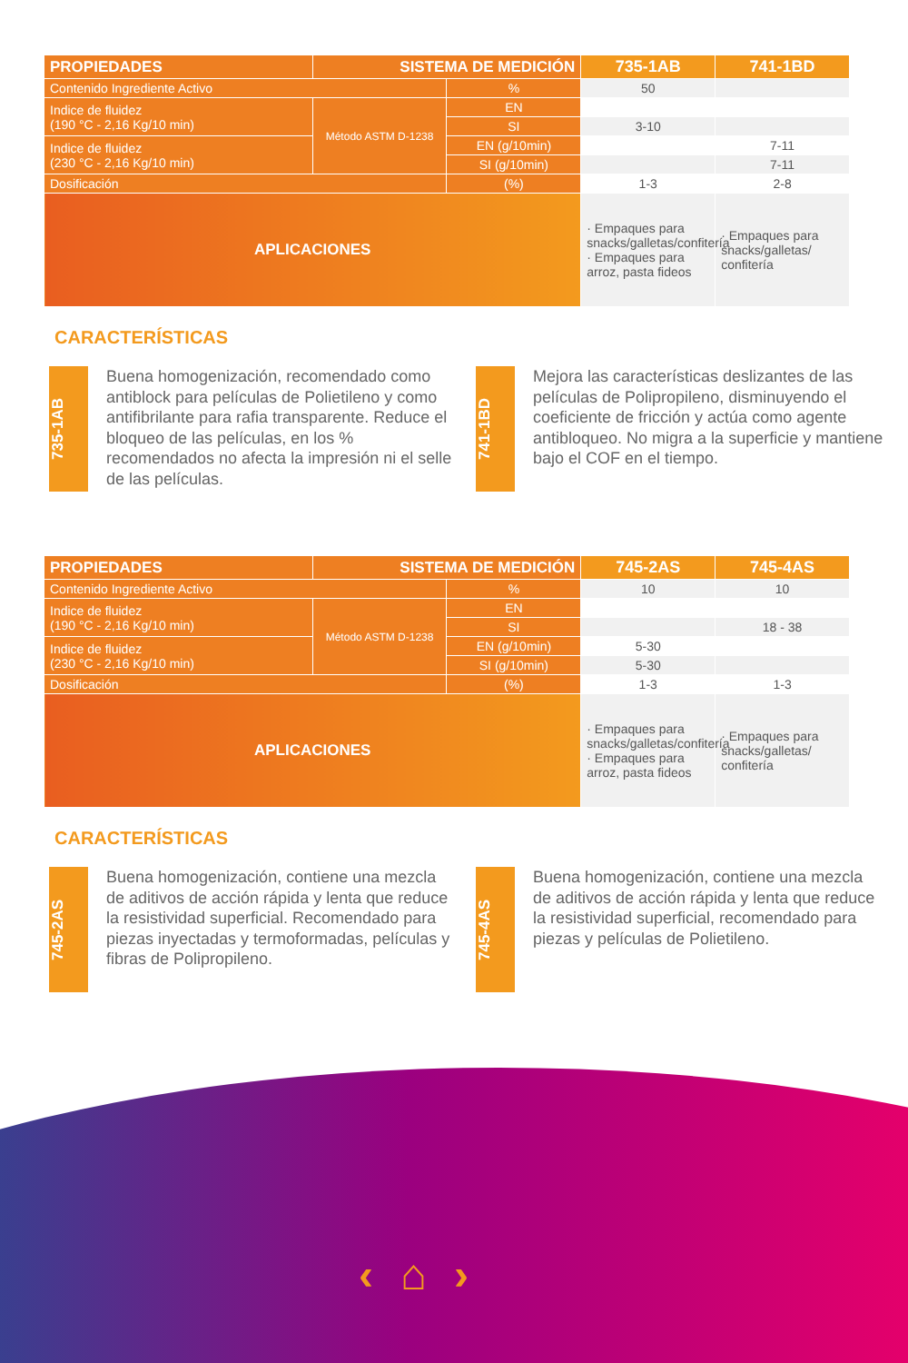| PROPIEDADES | SISTEMA DE MEDICIÓN | | 735-1AB | 741-1BD |
| --- | --- | --- | --- | --- |
| Contenido Ingrediente Activo | | % | 50 | |
| Indice de fluidez (190 °C - 2,16 Kg/10 min) | Método ASTM D-1238 | EN | | |
| | | SI | 3-10 | |
| Indice de fluidez (230 °C - 2,16 Kg/10 min) | | EN (g/10min) | | 7-11 |
| | | SI (g/10min) | | 7-11 |
| Dosificación | | (%) | 1-3 | 2-8 |
| APLICACIONES | | | · Empaques para snacks/galletas/confitería · Empaques para arroz, pasta fideos | · Empaques para snacks/galletas/ confitería |
CARACTERÍSTICAS
735-1AB
Buena homogenización, recomendado como antiblock para películas de Polietileno y como antifibrilante para rafia transparente. Reduce el bloqueo de las películas, en los % recomendados no afecta la impresión ni el selle de las películas.
741-1BD
Mejora las características deslizantes de las películas de Polipropileno, disminuyendo el coeficiente de fricción y actúa como agente antibloqueo. No migra a la superficie y mantiene bajo el COF en el tiempo.
| PROPIEDADES | SISTEMA DE MEDICIÓN | | 745-2AS | 745-4AS |
| --- | --- | --- | --- | --- |
| Contenido Ingrediente Activo | | % | 10 | 10 |
| Indice de fluidez (190 °C - 2,16 Kg/10 min) | Método ASTM D-1238 | EN | | |
| | | SI | | 18 - 38 |
| Indice de fluidez (230 °C - 2,16 Kg/10 min) | | EN (g/10min) | 5-30 | |
| | | SI (g/10min) | 5-30 | |
| Dosificación | | (%) | 1-3 | 1-3 |
| APLICACIONES | | | · Empaques para snacks/galletas/confitería · Empaques para arroz, pasta fideos | · Empaques para snacks/galletas/ confitería |
CARACTERÍSTICAS
745-2AS
Buena homogenización, contiene una mezcla de aditivos de acción rápida y lenta que reduce la resistividad superficial. Recomendado para piezas inyectadas y termoformadas, películas y fibras de Polipropileno.
745-4AS
Buena homogenización, contiene una mezcla de aditivos de acción rápida y lenta que reduce la resistividad superficial, recomendado para piezas y películas de Polietileno.
‹⌂›